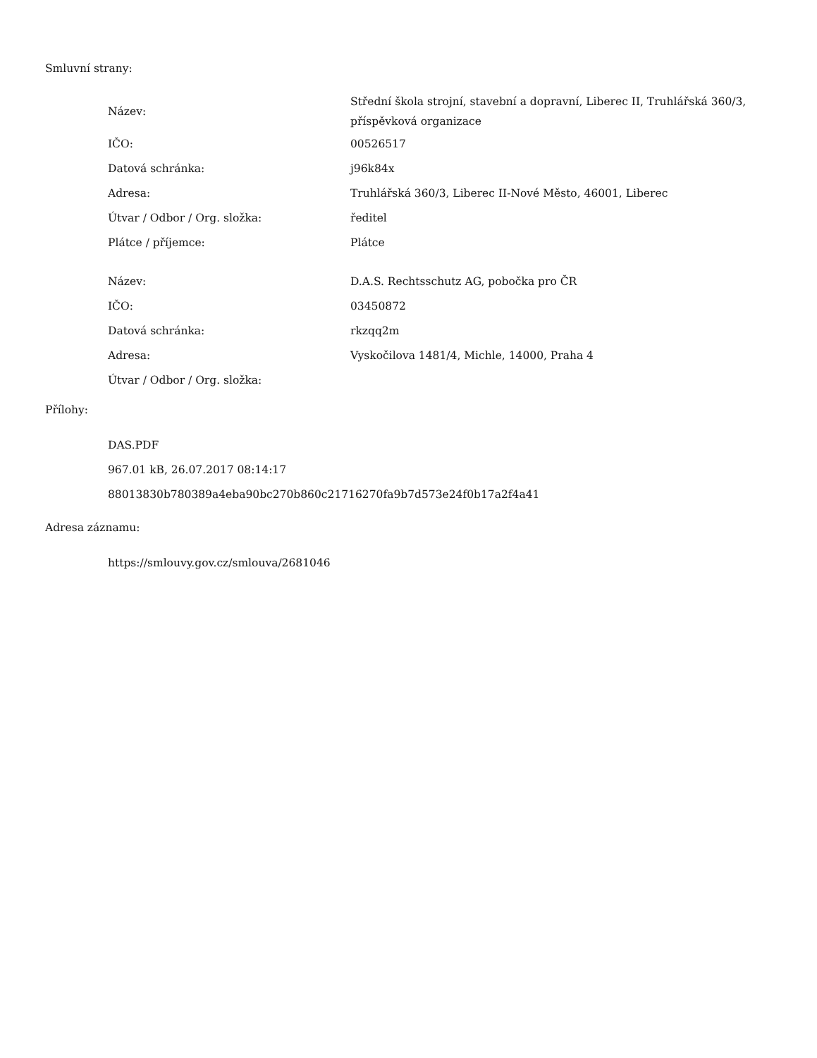Smluvní strany:
| Název: | Střední škola strojní, stavební a dopravní, Liberec II, Truhlářská 360/3, příspěvková organizace |
| IČO: | 00526517 |
| Datová schránka: | j96k84x |
| Adresa: | Truhlářská 360/3, Liberec II-Nové Město, 46001, Liberec |
| Útvar / Odbor / Org. složka: | ředitel |
| Plátce / příjemce: | Plátce |
| Název: | D.A.S. Rechtsschutz AG, pobočka pro ČR |
| IČO: | 03450872 |
| Datová schránka: | rkzqq2m |
| Adresa: | Vyskočilova 1481/4, Michle, 14000, Praha 4 |
| Útvar / Odbor / Org. složka: | |
Přílohy:
DAS.PDF
967.01 kB, 26.07.2017 08:14:17
88013830b780389a4eba90bc270b860c21716270fa9b7d573e24f0b17a2f4a41
Adresa záznamu:
https://smlouvy.gov.cz/smlouva/2681046